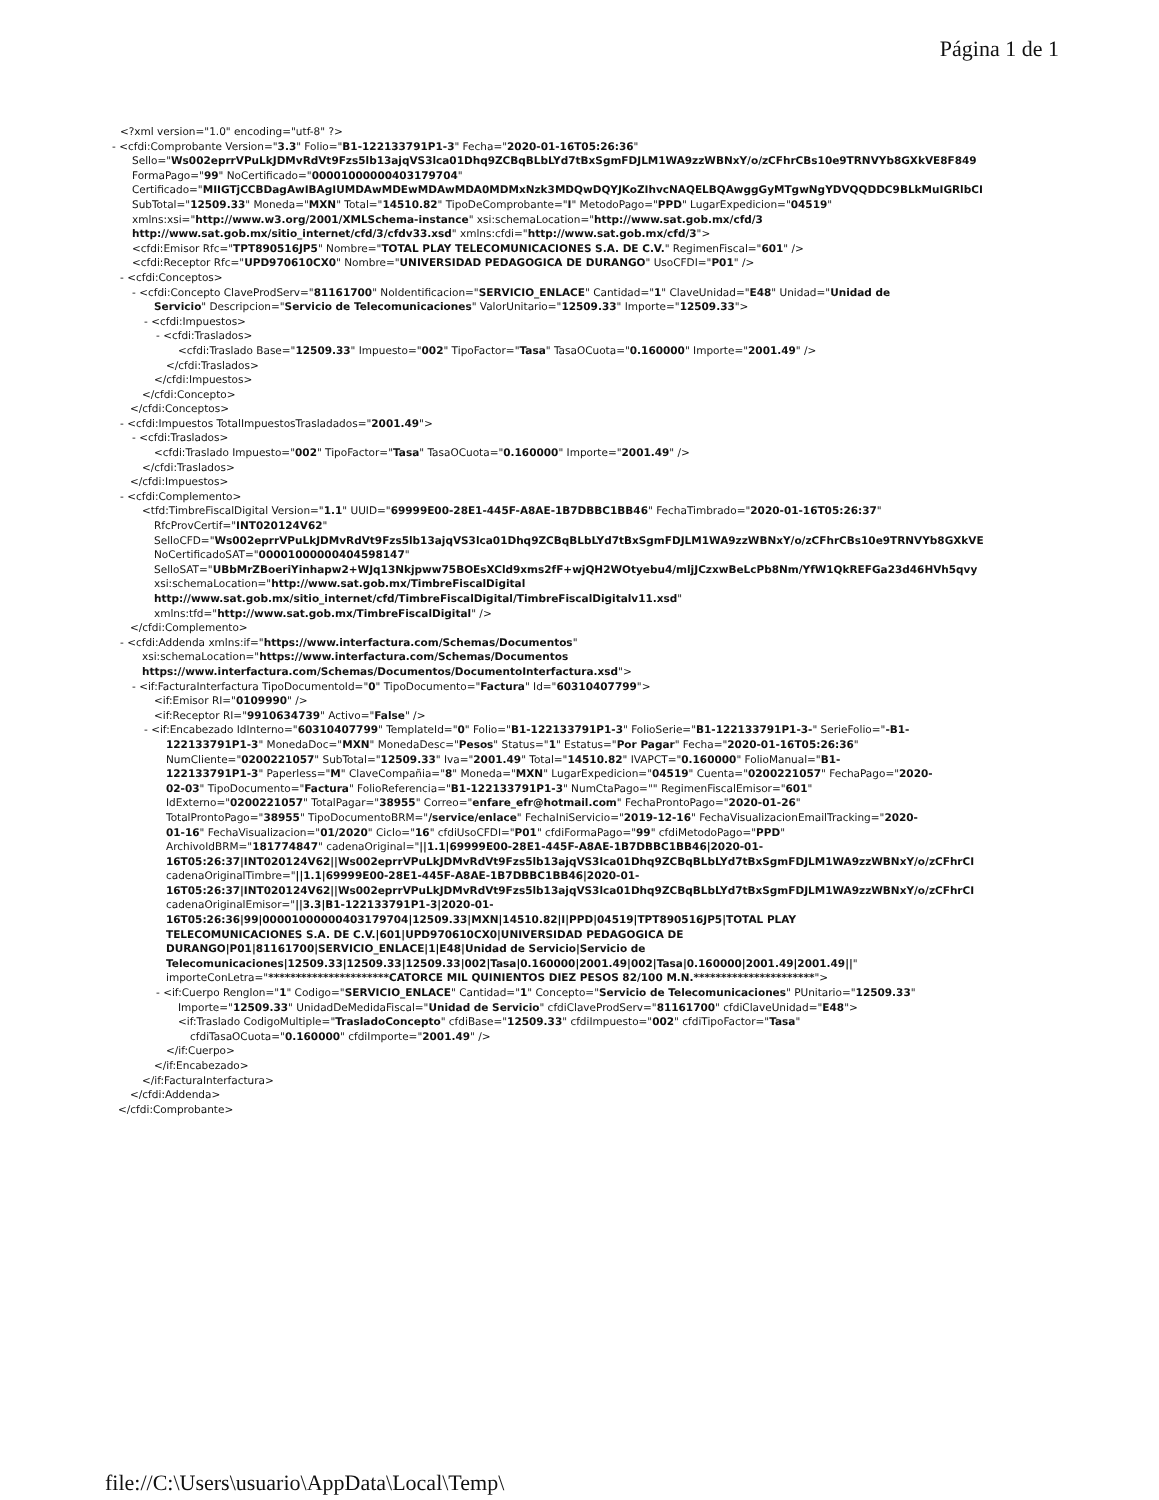Página 1 de 1
<?xml version="1.0" encoding="utf-8" ?>
- <cfdi:Comprobante Version="3.3" Folio="B1-122133791P1-3" Fecha="2020-01-16T05:26:36"
Sello="Ws002eprrVPuLkJDMvRdVt9Fzs5lb13ajqVS3lca01Dhq9ZCBqBLbLYd7tBxSgmFDJLM1WA9zzWBNxY/o/zCFhrCBs10e9TRNVYb8GXkVE8F849
FormaPago="99" NoCertificado="00001000000403179704"
Certificado="MIIGTjCCBDagAwIBAgIUMDAwMDEwMDAwMDA0MDMxNzk3MDQwDQYJKoZIhvcNAQELBQAwggGyMTgwNgYDVQQDDC9BLkMuIGRlbCI
SubTotal="12509.33" Moneda="MXN" Total="14510.82" TipoDeComprobante="I" MetodoPago="PPD" LugarExpedicion="04519"
xmlns:xsi="http://www.w3.org/2001/XMLSchema-instance" xsi:schemaLocation="http://www.sat.gob.mx/cfd/3
http://www.sat.gob.mx/sitio_internet/cfd/3/cfdv33.xsd" xmlns:cfdi="http://www.sat.gob.mx/cfd/3">
<cfdi:Emisor Rfc="TPT890516JP5" Nombre="TOTAL PLAY TELECOMUNICACIONES S.A. DE C.V." RegimenFiscal="601" />
<cfdi:Receptor Rfc="UPD970610CX0" Nombre="UNIVERSIDAD PEDAGOGICA DE DURANGO" UsoCFDI="P01" />
- <cfdi:Conceptos>
- <cfdi:Concepto ClaveProdServ="81161700" NoIdentificacion="SERVICIO_ENLACE" Cantidad="1" ClaveUnidad="E48" Unidad="Unidad de
Servicio" Descripcion="Servicio de Telecomunicaciones" ValorUnitario="12509.33" Importe="12509.33">
- <cfdi:Impuestos>
- <cfdi:Traslados>
<cfdi:Traslado Base="12509.33" Impuesto="002" TipoFactor="Tasa" TasaOCuota="0.160000" Importe="2001.49" />
</cfdi:Traslados>
</cfdi:Impuestos>
</cfdi:Concepto>
</cfdi:Conceptos>
- <cfdi:Impuestos TotalImpuestosTrasladados="2001.49">
- <cfdi:Traslados>
<cfdi:Traslado Impuesto="002" TipoFactor="Tasa" TasaOCuota="0.160000" Importe="2001.49" />
</cfdi:Traslados>
</cfdi:Impuestos>
- <cfdi:Complemento>
<tfd:TimbreFiscalDigital Version="1.1" UUID="69999E00-28E1-445F-A8AE-1B7DBBC1BB46" FechaTimbrado="2020-01-16T05:26:37"
RfcProvCertif="INT020124V62"
SelloCFD="Ws002eprrVPuLkJDMvRdVt9Fzs5lb13ajqVS3lca01Dhq9ZCBqBLbLYd7tBxSgmFDJLM1WA9zzWBNxY/o/zCFhrCBs10e9TRNVYb8GXkVE
NoCertificadoSAT="00001000000404598147"
SelloSAT="UBbMrZBoeriYinhapw2+WJq13Nkjpww75BOEsXCld9xms2fF+wjQH2WOtyebu4/mljJCzxwBeLcPb8Nm/YfW1QkREFGa23d46HVh5qvy
xsi:schemaLocation="http://www.sat.gob.mx/TimbreFiscalDigital
http://www.sat.gob.mx/sitio_internet/cfd/TimbreFiscalDigital/TimbreFiscalDigitalv11.xsd"
xmlns:tfd="http://www.sat.gob.mx/TimbreFiscalDigital" />
</cfdi:Complemento>
- <cfdi:Addenda xmlns:if="https://www.interfactura.com/Schemas/Documentos"
xsi:schemaLocation="https://www.interfactura.com/Schemas/Documentos
https://www.interfactura.com/Schemas/Documentos/DocumentoInterfactura.xsd">
- <if:FacturaInterfactura TipoDocumentoId="0" TipoDocumento="Factura" Id="60310407799">
<if:Emisor RI="0109990" />
<if:Receptor RI="9910634739" Activo="False" />
- <if:Encabezado IdInterno="60310407799" TemplateId="0" Folio="B1-122133791P1-3" FolioSerie="B1-122133791P1-3-" SerieFolio="-B1-
122133791P1-3" MonedaDoc="MXN" MonedaDesc="Pesos" Status="1" Estatus="Por Pagar" Fecha="2020-01-16T05:26:36"
NumCliente="0200221057" SubTotal="12509.33" Iva="2001.49" Total="14510.82" IVAPCT="0.160000" FolioManual="B1-
122133791P1-3" Paperless="M" ClaveCompañia="8" Moneda="MXN" LugarExpedicion="04519" Cuenta="0200221057" FechaPago="2020-
02-03" TipoDocumento="Factura" FolioReferencia="B1-122133791P1-3" NumCtaPago="" RegimenFiscalEmisor="601"
IdExterno="0200221057" TotalPagar="38955" Correo="enfare_efr@hotmail.com" FechaProntoPago="2020-01-26"
TotalProntoPago="38955" TipoDocumentoBRM="/service/enlace" FechaIniServicio="2019-12-16" FechaVisualizacionEmailTracking="2020-
01-16" FechaVisualizacion="01/2020" Ciclo="16" cfdiUsoCFDI="P01" cfdiFormaPago="99" cfdiMetodoPago="PPD"
ArchivoIdBRM="181774847" cadenaOriginal="||1.1|69999E00-28E1-445F-A8AE-1B7DBBC1BB46|2020-01-
16T05:26:37|INT020124V62||Ws002eprrVPuLkJDMvRdVt9Fzs5lb13ajqVS3lca01Dhq9ZCBqBLbLYd7tBxSgmFDJLM1WA9zzWBNxY/o/zCFhrCI
cadenaOriginalTimbre="||1.1|69999E00-28E1-445F-A8AE-1B7DBBC1BB46|2020-01-
16T05:26:37|INT020124V62||Ws002eprrVPuLkJDMvRdVt9Fzs5lb13ajqVS3lca01Dhq9ZCBqBLbLYd7tBxSgmFDJLM1WA9zzWBNxY/o/zCFhrCI
cadenaOriginalEmisor="||3.3|B1-122133791P1-3|2020-01-
16T05:26:36|99|00001000000403179704|12509.33|MXN|14510.82|I|PPD|04519|TPT890516JP5|TOTAL PLAY
TELECOMUNICACIONES S.A. DE C.V.|601|UPD970610CX0|UNIVERSIDAD PEDAGOGICA DE
DURANGO|P01|81161700|SERVICIO_ENLACE|1|E48|Unidad de Servicio|Servicio de
Telecomunicaciones|12509.33|12509.33|12509.33|002|Tasa|0.160000|2001.49|002|Tasa|0.160000|2001.49|2001.49||"
importeConLetra="**********************CATORCE MIL QUINIENTOS DIEZ PESOS 82/100 M.N.**********************">
- <if:Cuerpo Renglon="1" Codigo="SERVICIO_ENLACE" Cantidad="1" Concepto="Servicio de Telecomunicaciones" PUnitario="12509.33"
Importe="12509.33" UnidadDeMedidaFiscal="Unidad de Servicio" cfdiClaveProdServ="81161700" cfdiClaveUnidad="E48">
<if:Traslado CodigoMultiple="TrasladoConcepto" cfdiBase="12509.33" cfdiImpuesto="002" cfdiTipoFactor="Tasa"
cfdiTasaOCuota="0.160000" cfdiImporte="2001.49" />
</if:Cuerpo>
</if:Encabezado>
</if:FacturaInterfactura>
</cfdi:Addenda>
</cfdi:Comprobante>
file://C:\Users\usuario\AppData\Local\Temp\